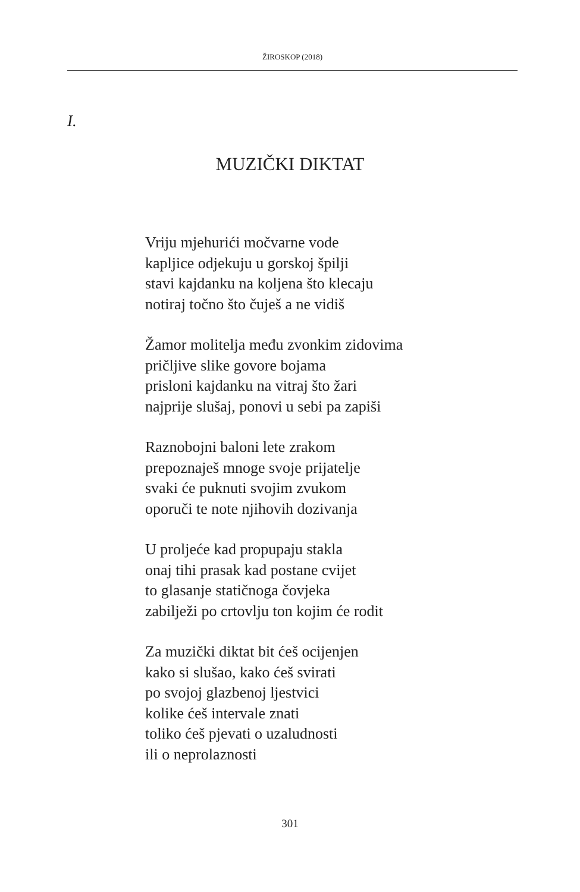ŽIROSKOP (2018)
I.
MUZIČKI DIKTAT
Vriju mjehurići močvarne vode
kapljice odjekuju u gorskoj špilji
stavi kajdanku na koljena što klecaju
notiraj točno što čuješ a ne vidiš
Žamor molitelja među zvonkim zidovima
pričljive slike govore bojama
prisloni kajdanku na vitraj što žari
najprije slušaj, ponovi u sebi pa zapiši
Raznobojni baloni lete zrakom
prepoznaješ mnoge svoje prijatelje
svaki će puknuti svojim zvukom
oporuči te note njihovih dozivanja
U proljeće kad propupaju stakla
onaj tihi prasak kad postane cvijet
to glasanje statičnoga čovjeka
zabilježi po crtovlju ton kojim će rodit
Za muzički diktat bit ćeš ocijenjen
kako si slušao, kako ćeš svirati
po svojoj glazbenoj ljestvici
kolike ćeš intervale znati
toliko ćeš pjevati o uzaludnosti
ili o neprolaznosti
301